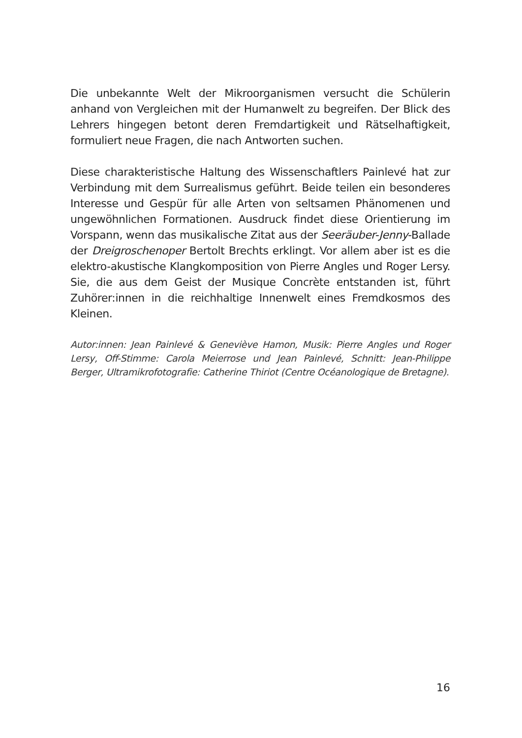Die unbekannte Welt der Mikroorganismen versucht die Schülerin anhand von Vergleichen mit der Humanwelt zu begreifen. Der Blick des Lehrers hingegen betont deren Fremdartigkeit und Rätselhaftigkeit, formuliert neue Fragen, die nach Antworten suchen.
Diese charakteristische Haltung des Wissenschaftlers Painlevé hat zur Verbindung mit dem Surrealismus geführt. Beide teilen ein besonderes Interesse und Gespür für alle Arten von seltsamen Phänomenen und ungewöhnlichen Formationen. Ausdruck findet diese Orientierung im Vorspann, wenn das musikalische Zitat aus der Seeräuber-Jenny-Ballade der Dreigroschenoper Bertolt Brechts erklingt. Vor allem aber ist es die elektro-akustische Klangkomposition von Pierre Angles und Roger Lersy. Sie, die aus dem Geist der Musique Concrète entstanden ist, führt Zuhörer:innen in die reichhaltige Innenwelt eines Fremdkosmos des Kleinen.
Autor:innen: Jean Painlevé & Geneviève Hamon, Musik: Pierre Angles und Roger Lersy, Off-Stimme: Carola Meierrose und Jean Painlevé, Schnitt: Jean-Philippe Berger, Ultramikrofotografie: Catherine Thiriot (Centre Océanologique de Bretagne).
16